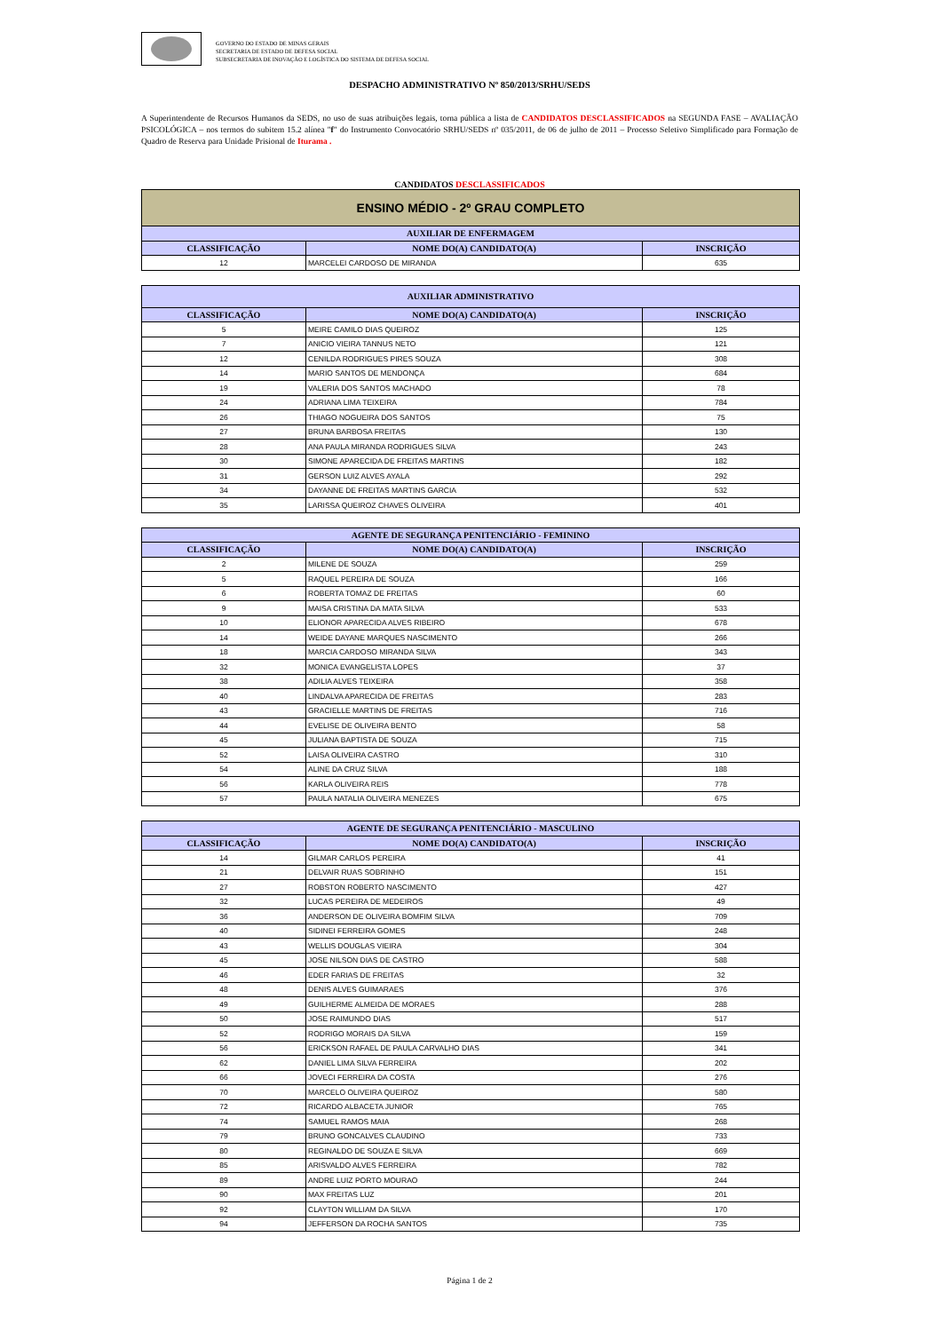GOVERNO DO ESTADO DE MINAS GERAIS
SECRETARIA DE ESTADO DE DEFESA SOCIAL
SUBSECRETARIA DE INOVAÇÃO E LOGÍSTICA DO SISTEMA DE DEFESA SOCIAL
DESPACHO ADMINISTRATIVO Nº 850/2013/SRHU/SEDS
A Superintendente de Recursos Humanos da SEDS, no uso de suas atribuições legais, torna pública a lista de CANDIDATOS DESCLASSIFICADOS na SEGUNDA FASE – AVALIAÇÃO PSICOLÓGICA – nos termos do subitem 15.2 alínea "f" do Instrumento Convocatório SRHU/SEDS nº 035/2011, de 06 de julho de 2011 – Processo Seletivo Simplificado para Formação de Quadro de Reserva para Unidade Prisional de Iturama .
CANDIDATOS DESCLASSIFICADOS
| ENSINO MÉDIO - 2º GRAU COMPLETO | | |
| --- | --- | --- |
| AUXILIAR DE ENFERMAGEM | | |
| CLASSIFICAÇÃO | NOME DO(A) CANDIDATO(A) | INSCRIÇÃO |
| 12 | MARCELEI CARDOSO DE MIRANDA | 635 |
| AUXILIAR ADMINISTRATIVO | | |
| --- | --- | --- |
| CLASSIFICAÇÃO | NOME DO(A) CANDIDATO(A) | INSCRIÇÃO |
| 5 | MEIRE CAMILO DIAS QUEIROZ | 125 |
| 7 | ANICIO VIEIRA TANNUS NETO | 121 |
| 12 | CENILDA RODRIGUES PIRES SOUZA | 308 |
| 14 | MARIO SANTOS DE MENDONÇA | 684 |
| 19 | VALERIA DOS SANTOS MACHADO | 78 |
| 24 | ADRIANA LIMA TEIXEIRA | 784 |
| 26 | THIAGO NOGUEIRA DOS SANTOS | 75 |
| 27 | BRUNA BARBOSA FREITAS | 130 |
| 28 | ANA PAULA MIRANDA RODRIGUES SILVA | 243 |
| 30 | SIMONE APARECIDA DE FREITAS MARTINS | 182 |
| 31 | GERSON LUIZ ALVES AYALA | 292 |
| 34 | DAYANNE DE FREITAS MARTINS GARCIA | 532 |
| 35 | LARISSA QUEIROZ CHAVES OLIVEIRA | 401 |
| AGENTE DE SEGURANÇA PENITENCIÁRIO - FEMININO | | |
| --- | --- | --- |
| CLASSIFICAÇÃO | NOME DO(A) CANDIDATO(A) | INSCRIÇÃO |
| 2 | MILENE DE SOUZA | 259 |
| 5 | RAQUEL PEREIRA DE SOUZA | 166 |
| 6 | ROBERTA TOMAZ DE FREITAS | 60 |
| 9 | MAISA CRISTINA DA MATA SILVA | 533 |
| 10 | ELIONOR APARECIDA ALVES RIBEIRO | 678 |
| 14 | WEIDE DAYANE MARQUES NASCIMENTO | 266 |
| 18 | MARCIA CARDOSO MIRANDA SILVA | 343 |
| 32 | MONICA EVANGELISTA LOPES | 37 |
| 38 | ADILIA ALVES TEIXEIRA | 358 |
| 40 | LINDALVA APARECIDA DE FREITAS | 283 |
| 43 | GRACIELLE MARTINS DE FREITAS | 716 |
| 44 | EVELISE DE OLIVEIRA BENTO | 58 |
| 45 | JULIANA BAPTISTA DE SOUZA | 715 |
| 52 | LAISA OLIVEIRA CASTRO | 310 |
| 54 | ALINE DA CRUZ SILVA | 188 |
| 56 | KARLA OLIVEIRA REIS | 778 |
| 57 | PAULA NATALIA OLIVEIRA MENEZES | 675 |
| AGENTE DE SEGURANÇA PENITENCIÁRIO - MASCULINO | | |
| --- | --- | --- |
| CLASSIFICAÇÃO | NOME DO(A) CANDIDATO(A) | INSCRIÇÃO |
| 14 | GILMAR CARLOS PEREIRA | 41 |
| 21 | DELVAIR RUAS SOBRINHO | 151 |
| 27 | ROBSTON ROBERTO NASCIMENTO | 427 |
| 32 | LUCAS PEREIRA DE MEDEIROS | 49 |
| 36 | ANDERSON DE OLIVEIRA BOMFIM SILVA | 709 |
| 40 | SIDINEI FERREIRA GOMES | 248 |
| 43 | WELLIS DOUGLAS VIEIRA | 304 |
| 45 | JOSE NILSON DIAS DE CASTRO | 588 |
| 46 | EDER FARIAS DE FREITAS | 32 |
| 48 | DENIS ALVES GUIMARAES | 376 |
| 49 | GUILHERME ALMEIDA DE MORAES | 288 |
| 50 | JOSE RAIMUNDO DIAS | 517 |
| 52 | RODRIGO MORAIS DA SILVA | 159 |
| 56 | ERICKSON RAFAEL DE PAULA CARVALHO DIAS | 341 |
| 62 | DANIEL LIMA SILVA FERREIRA | 202 |
| 66 | JOVECI FERREIRA DA COSTA | 276 |
| 70 | MARCELO OLIVEIRA QUEIROZ | 580 |
| 72 | RICARDO ALBACETA JUNIOR | 765 |
| 74 | SAMUEL RAMOS MAIA | 268 |
| 79 | BRUNO GONCALVES CLAUDINO | 733 |
| 80 | REGINALDO DE SOUZA E SILVA | 669 |
| 85 | ARISVALDO ALVES FERREIRA | 782 |
| 89 | ANDRE LUIZ PORTO MOURAO | 244 |
| 90 | MAX FREITAS LUZ | 201 |
| 92 | CLAYTON WILLIAM DA SILVA | 170 |
| 94 | JEFFERSON DA ROCHA SANTOS | 735 |
Página 1 de 2